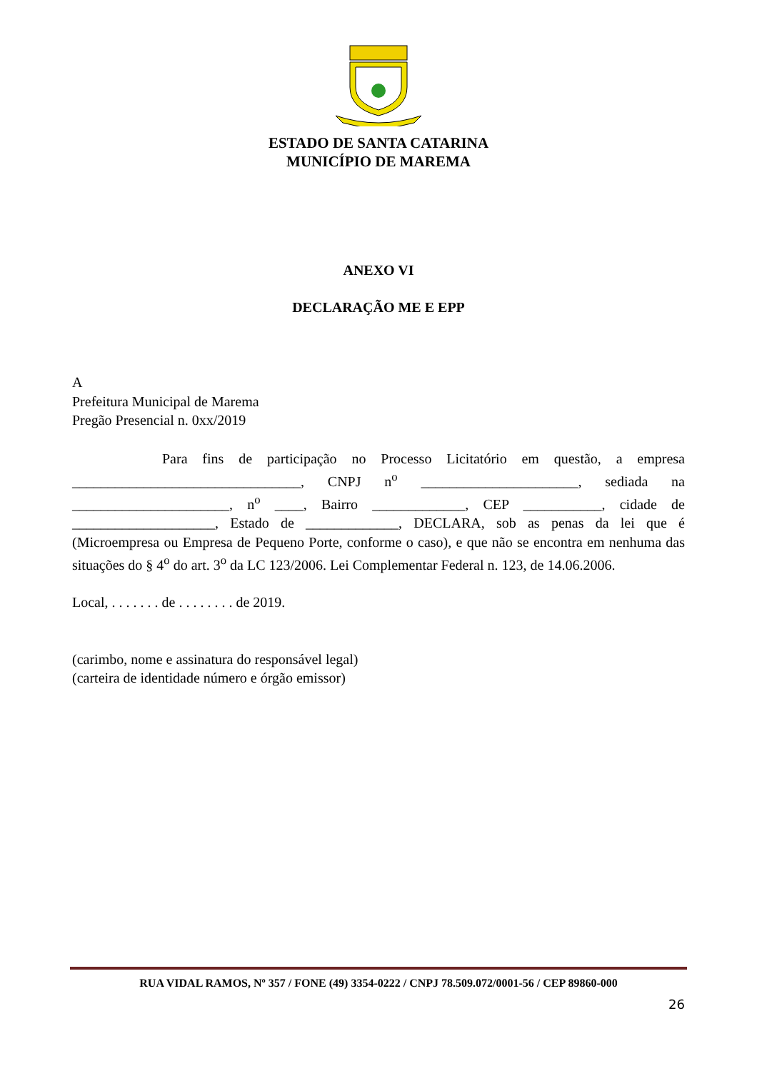ESTADO DE SANTA CATARINA
MUNICÍPIO DE MAREMA
ANEXO VI
DECLARAÇÃO ME E EPP
A
Prefeitura Municipal de Marema
Pregão Presencial n. 0xx/2019
Para fins de participação no Processo Licitatório em questão, a empresa ________________________________, CNPJ n<sup>o</sup> ______________________, sediada na ______________________, n<sup>o</sup> ____, Bairro _____________, CEP ___________, cidade de ____________________, Estado de _____________, DECLARA, sob as penas da lei que é (Microempresa ou Empresa de Pequeno Porte, conforme o caso), e que não se encontra em nenhuma das situações do § 4<sup>o</sup> do art. 3<sup>o</sup> da LC 123/2006. Lei Complementar Federal n. 123, de 14.06.2006.
Local, . . . . . . . de . . . . . . . . de 2019.
(carimbo, nome e assinatura do responsável legal)
(carteira de identidade número e órgão emissor)
RUA VIDAL RAMOS, Nº 357 / FONE (49) 3354-0222 / CNPJ 78.509.072/0001-56 / CEP 89860-000
26